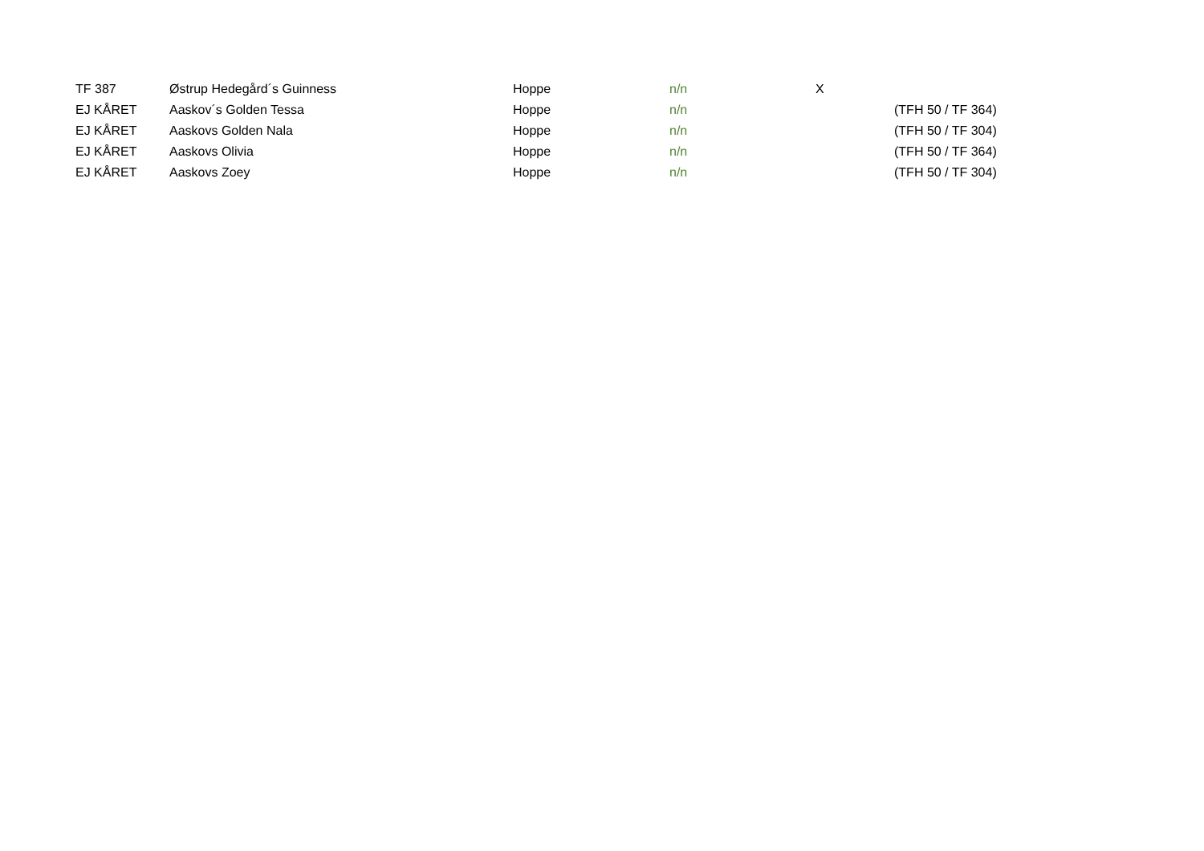| TF 387 | Østrup Hedegård´s Guinness | Hoppe | n/n | X | |
| EJ KÅRET | Aaskov´s Golden Tessa | Hoppe | n/n | | (TFH 50 / TF 364) |
| EJ KÅRET | Aaskovs Golden Nala | Hoppe | n/n | | (TFH 50 / TF 304) |
| EJ KÅRET | Aaskovs Olivia | Hoppe | n/n | | (TFH 50 / TF 364) |
| EJ KÅRET | Aaskovs Zoey | Hoppe | n/n | | (TFH 50 / TF 304) |